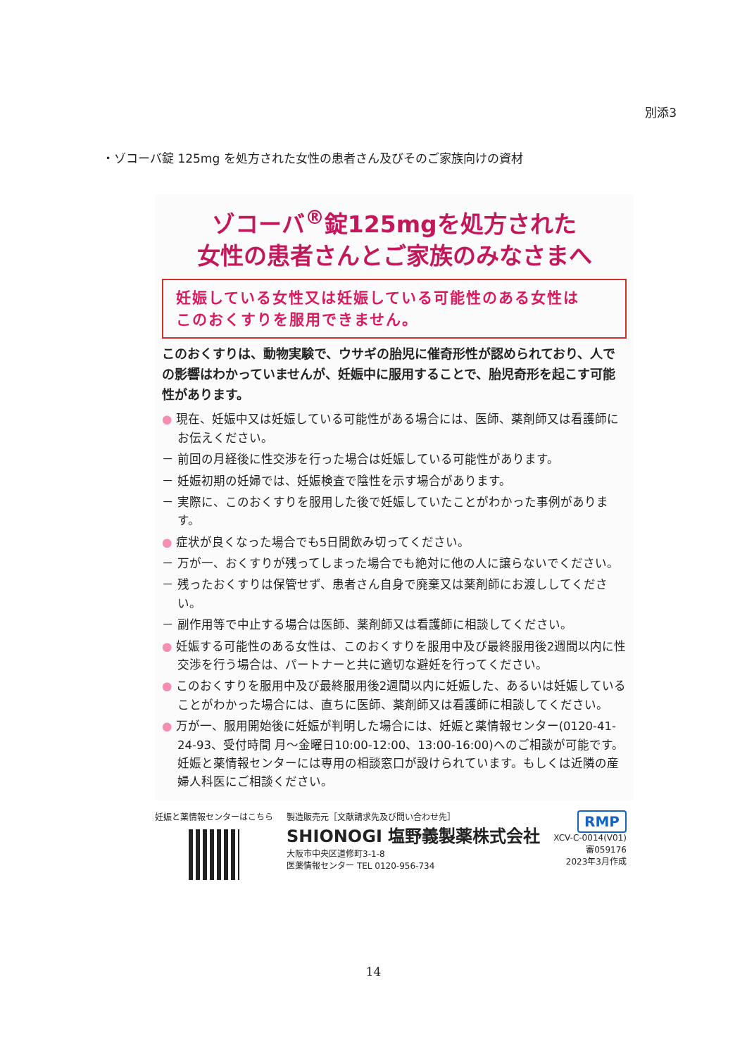別添3
・ゾコーバ錠 125mg を処方された女性の患者さん及びそのご家族向けの資材
ゾコーバ<sup>®</sup>錠125mgを処方された
女性の患者さんとご家族のみなさまへ
妊娠している女性又は妊娠している可能性のある女性は
このおくすりを服用できません。
このおくすりは、動物実験で、ウサギの胎児に催奇形性が認められており、人での影響はわかっていませんが、妊娠中に服用することで、胎児奇形を起こす可能性があります。
● 現在、妊娠中又は妊娠している可能性がある場合には、医師、薬剤師又は看護師にお伝えください。
－ 前回の月経後に性交渉を行った場合は妊娠している可能性があります。
－ 妊娠初期の妊婦では、妊娠検査で陰性を示す場合があります。
－ 実際に、このおくすりを服用した後で妊娠していたことがわかった事例があります。
● 症状が良くなった場合でも5日間飲み切ってください。
－ 万が一、おくすりが残ってしまった場合でも絶対に他の人に譲らないでください。
－ 残ったおくすりは保管せず、患者さん自身で廃棄又は薬剤師にお渡ししてください。
－ 副作用等で中止する場合は医師、薬剤師又は看護師に相談してください。
● 妊娠する可能性のある女性は、このおくすりを服用中及び最終服用後2週間以内に性交渉を行う場合は、パートナーと共に適切な避妊を行ってください。
● このおくすりを服用中及び最終服用後2週間以内に妊娠した、あるいは妊娠していることがわかった場合には、直ちに医師、薬剤師又は看護師に相談してください。
● 万が一、服用開始後に妊娠が判明した場合には、妊娠と薬情報センター(0120-41-24-93、受付時間 月～金曜日10:00-12:00、13:00-16:00)へのご相談が可能です。妊娠と薬情報センターには専用の相談窓口が設けられています。もしくは近隣の産婦人科医にご相談ください。
妊娠と薬情報センターはこちら 製造販売元［文献請求先及び問い合わせ先］
SHIONOGI 塩野義製薬株式会社
大阪市中央区道修町3-1-8
医薬情報センター TEL 0120-956-734
RMP
XCV-C-0014(V01)
審059176
2023年3月作成
14